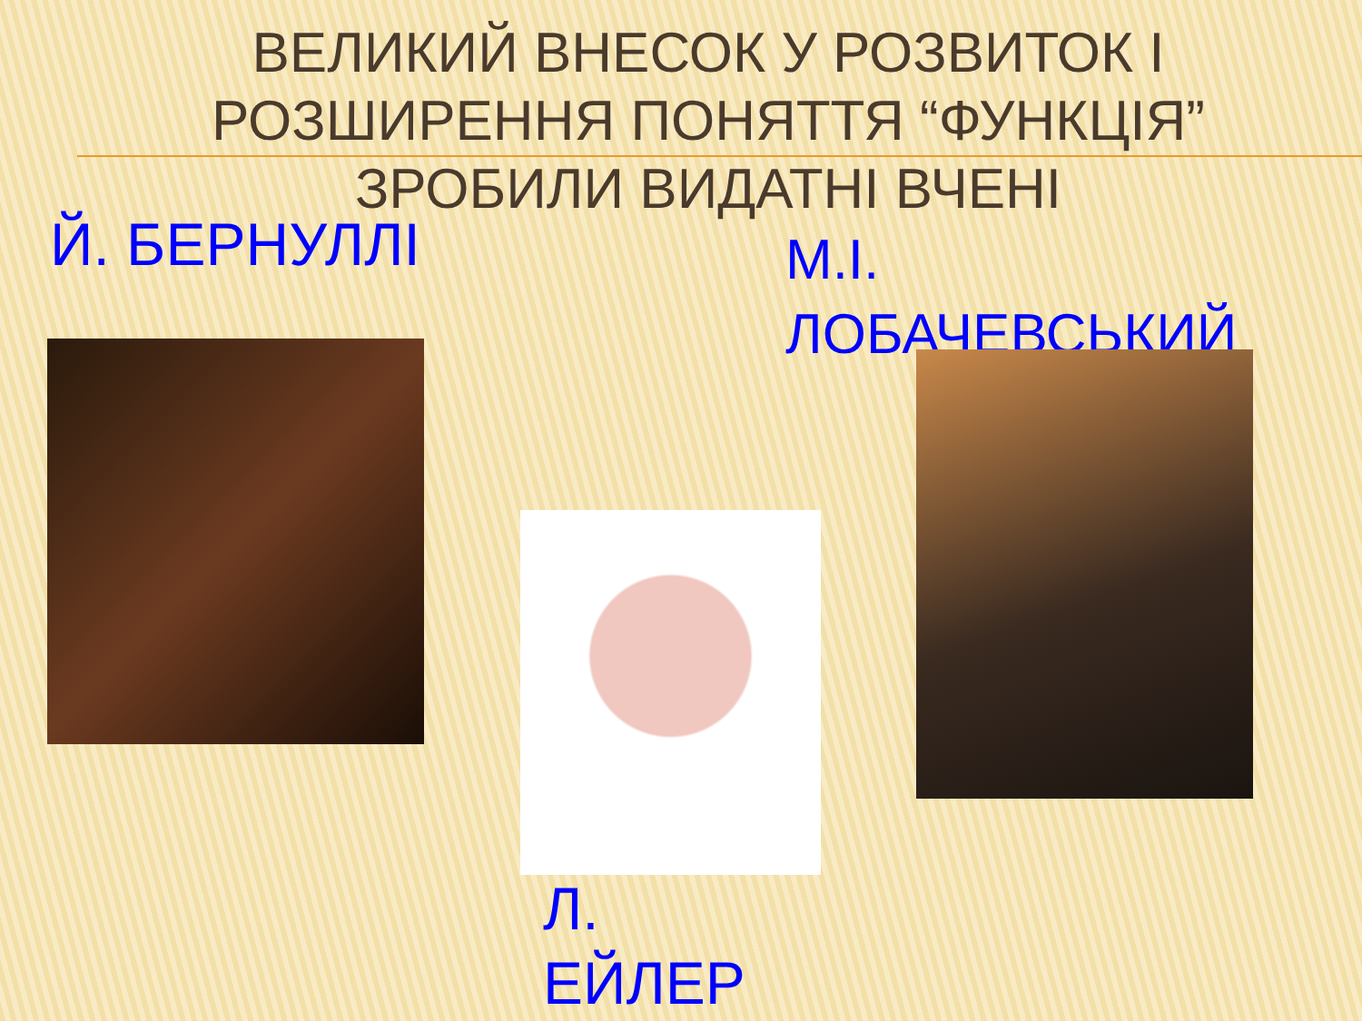ВЕЛИКИЙ ВНЕСОК У РОЗВИТОК І РОЗШИРЕННЯ ПОНЯТТЯ “ФУНКЦІЯ” ЗРОБИЛИ ВИДАТНІ ВЧЕНІ
Й. БЕРНУЛЛІ
М.І. ЛОБАЧЕВСЬКИЙ
Л. ЕЙЛЕР